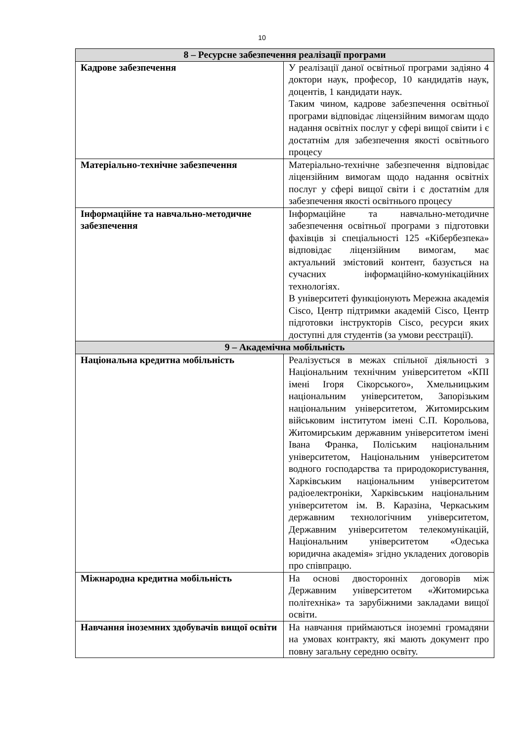10
| 8 – Ресурсне забезпечення реалізації програми | |
| --- | --- |
| Кадрове забезпечення | У реалізації даної освітньої програми задіяно 4 доктори наук, професор, 10 кандидатів наук, доцентів, 1 кандидати наук. Таким чином, кадрове забезпечення освітньої програми відповідає ліцензійним вимогам щодо надання освітніх послуг у сфері вищої свіити і є достатнім для забезпечення якості освітнього процесу |
| Матеріально-технічне забезпечення | Матеріально-технічне забезпечення відповідає ліцензійним вимогам щодо надання освітніх послуг у сфері вищої світи і є достатнім для забезпечення якості освітнього процесу |
| Інформаційне та навчально-методичне забезпечення | Інформаційне та навчально-методичне забезпечення освітньої програми з підготовки фахівців зі спеціальності 125 «Кібербезпека» відповідає ліцензійним вимогам, має актуальний змістовий контент, базується на сучасних інформаційно-комунікаційних технологіях. В університеті функціонують Мережна академія Cisco, Центр підтримки академій Cisco, Центр підготовки інструкторів Cisco, ресурси яких доступні для студентів (за умови реєстрації). |
| 9 – Академічна мобільність | |
| Національна кредитна мобільність | Реалізується в межах спільної діяльності з Національним технічним університетом «КПІ імені Ігоря Сікорського», Хмельницьким національним університетом, Запорізьким національним університетом, Житомирським військовим інститутом імені С.П. Корольова, Житомирським державним університетом імені Івана Франка, Поліським національним університетом, Національним університетом водного господарства та природокористування, Харківським національним університетом радіоелектроніки, Харківським національним університетом ім. В. Каразіна, Черкаським державним технологічним університетом, Державним університетом телекомунікацій, Національним університетом «Одеська юридична академія» згідно укладених договорів про співпрацю. |
| Міжнародна кредитна мобільність | На основі двосторонніх договорів між Державним університетом «Житомирська політехніка» та зарубіжними закладами вищої освіти. |
| Навчання іноземних здобувачів вищої освіти | На навчання приймаються іноземні громадяни на умовах контракту, які мають документ про повну загальну середню освіту. |